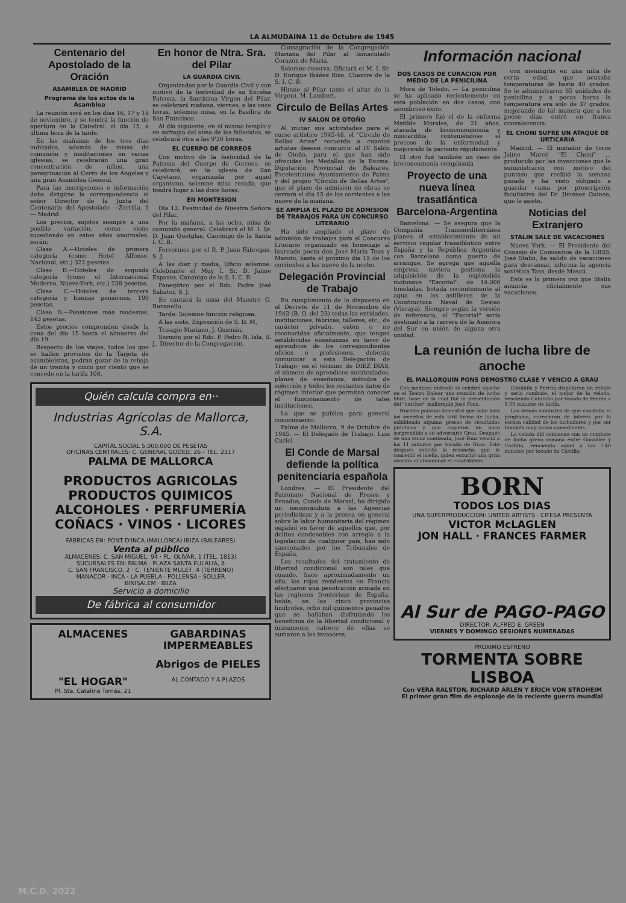LA ALMUDAINA 11 de Octubre de 1945
Centenario del Apostolado de la Oración
ASAMBLEA DE MADRID
Programa de los actos de la Asamblea
La reunión será en los días 16, 17 y 18 de noviembre, y se tendrá la función de apertura en la Catedral, el día 15, a última hora de la tarde.
En las mañanas de los tres días indicados, además de misas de comunión y meditaciones en varias iglesias, se celebrarán una gran concentración de niños, una peregrinación al Cerro de los Angeles y una gran Asamblea General.
Para las inscripciones e información debe dirigirse la correspondencia al señor Director de la Junta del Centenario del Apostolado —Zorrilla, 1— Madrid.
Los precios, sujetos siempre a una posible variación, como viene sucediendo en estos años anormales, serán:
Clase A.—Hoteles de primera categoría (como Hotel Alfonso, Nacional, etc.) 322 pesetas.
Clase B.—Hoteles de segunda categoría (como el Internacional Moderno, Nueva-York, etc.) 238 pesetas.
Clase C.—Hoteles de tercera categoría y buenas pensiones, 190 pesetas.
Clase D.—Pensiones más modestas, 143 pesetas.
Estos precios comprenden desde la cena del día 15 hasta el almuerzo del día 19.
Respecto de los viajes, todos los que se hallen provistos de la Tarjeta de asambleístas, podrán gozar de la rebaja de un treinta y cinco por ciento que se concede en la tarifa 108.
En honor de Ntra. Sra. del Pilar
LA GUARDIA CIVIL
Organizadas por la Guardia Civil y con motivo de la festividad de su Excelsa Patrona, la Santísima Virgen del Pilar, se celebrará mañana, viernes, a las once horas, solemne misa, en la Basílica de San Francisco.
Al día siguiente, en el mismo templo y en sufragio del alma de los fallecidos, se celebrará otra a las 9'30 horas.
EL CUERPO DE CORREOS
Con motivo de la festividad de la Patrona del Cuerpo de Correos, se celebrará, en la iglesia de San Cayetano, organizada por aquel organismo, solemne misa rezada, que tendrá lugar a las doce horas.
EN MONTESION
Día 12. Festividad de Nuestra Señora del Pilar.
Por la mañana, a las ocho, misa de comunión general. Celebrará el M. I. Sr. D. Juan Quetglas, Canónigo de la Santa I. C. B.
Fervorines por el R. P. Juan Fábregas, S. J.
A las diez y media, Oficio solemne. Celebrante el Muy I. Sr. D. Jaime Espases, Canónigo de la S. I. C. B.
Panegírico por el Rdo. Padre José Sabater, S. J.
Se cantará la misa del Maestro O. Ravanello.
Tarde: Solemne función religiosa.
A las siete, Exposición de S. D. M.
Trisagio Mariano, J. Guzmán.
Sermón por el Rdo. P. Pedro N. Isla, S. J., Director de la Congregación.
Quién calcula compra en··
Industrias Agrícolas de Mallorca, S.A.
CAPITAL SOCIAL 5.000.000 DE PESETAS
OFICINAS CENTRALES: C. GENERAL GODED, 26 - TEL. 2317
PALMA DE MALLORCA
PRODUCTOS AGRICOLAS
PRODUCTOS QUIMICOS
ALCOHOLES · PERFUMERÍA
COÑACS · VINOS · LICORES
FÁBRICAS EN: PONT D'INCA (MALLORCA) IBIZA (BALEARES)
Venta al público
ALMACENES: C. SAN MIGUEL, 94 · PL. OLIVAR, 1 (TEL. 1813)
SUCURSALES EN: PALMA · PLAZA SANTA EULALIA, 8
C. SAN FRANCISCO, 2 · C. TENIENTE MULET, 4 (TERRENO)
MANACOR · INCA · LA PUEBLA · POLLENSA · SOLLER
BINISALEM · IBIZA
Servicio a domicilio
De fábrica al consumidor
ALMACENES
"EL HOGAR"
Pl. Sta. Catalina Tomás, 21
GABARDINAS
IMPERMEABLES
Abrigos de PIELES
AL CONTADO Y A PLAZOS
Consagración de la Congregación Mariana del Pilar al Inmaculado Corazón de María.
Solemne reserva. Oficiará el M. I. Sr. D. Enrique Ibáñez Rizo, Chantre de la S. I. C. B.
Himno al Pilar (ante el altar de la Virgen). M. Lambert.
Circulo de Bellas Artes
IV SALON DE OTOÑO
Al iniciar sus actividades para el curso artístico 1945-46, el "Círculo de Bellas Artes" recuerda a cuantos artistas deseen concurrir al IV Salón de Otoño, para el que han sido ofrecidas las Medallas de la Excma. Diputación Provincial de Baleares, Excelentísimo Ayuntamiento de Palma y del propio "Círculo de Bellas Artes", que el plazo de admisión de obras se cerrará el día 15 de los corrientes a las nueve de la mañana.
SE AMPLIA EL PLAZO DE ADMISION DE TRABAJOS PARA UN CONCURSO LITERARIO
Ha sido ampliado el plazo de admisión de trabajos para el Concurso Literario organizado en homenaje al laureado poeta don José María Tous y Maroto, hasta el próximo día 15 de los corrientes a las nueve de la noche.
Delegación Provincial de Trabajo
En cumplimiento de lo dispuesto en el Decreto de 11 de Noviembre de 1943 (B. O. del 23) todas las entidades, instituciones, fábricas, talleres, etc., de carácter privado, estén o no reconocidas oficialmente, que tengan establecidas enseñanzas en favor de aprendices de los correspondientes oficios o profesiones, deberán comunicar a esta Delegación de Trabajo, en el término de DIEZ DIAS, el número de aprendices matriculados, planes de enseñanza, métodos de selección y todos los restantes datos de régimen interior que permitan conocer el funcionamiento de tales instituciones.
Lo que se publica para general conocimiento.
Palma de Mallorca, 9 de Octubre de 1945. — El Delegado de Trabajo, Luis Curiel.
El Conde de Marsal defiende la política penitenciaria española
Londres. — El Presidente del Patronato Nacional de Presos y Penados, Conde de Marsal, ha dirigido un memorándum a las Agencias periodísticas y a la prensa en general sobre la labor humanitaria del régimen español en favor de aquellos que, por delitos condenables con arreglo a la legislación de cualquier país, han sido sancionados por los Tribunales de España.
Los resultados del tratamiento de libertad condicional son tales que cuando, hace aproximadamente un año, los rojos residentes en Francia efectuaron una penetración armada en las regiones fronterizas de España, había, en las cinco provincias limítrofes, ocho mil quinientos penados que se hallaban disfrutando los beneficios de la libertad condicional y únicamente catorce de ellas se sumaron a los invasores.
Información nacional
DOS CASOS DE CURACION POR MEDIO DE LA PENICILINA
Mora de Toledo. — La penicilina se ha aplicado recientemente en esta población en dos casos, con asombroso éxito.
El primero fué el de la enferma Matilde Morales, de 21 años, atacada de bronconeumonía y miocarditis, conteniéndose el proceso de la enfermedad y mejorando la paciente rápidamente.
El otro fué también un caso de broconeumonía complicada
Proyecto de una nueva línea trasatlántica Barcelona-Argentina
Barcelona. — Se asegura que la Compañía Transmediterránea planea el establecimiento de un servicio regular trasatlántico entre España y la República Argentina con Barcelona como puerto de arranque. Se agrega que aquella empresa naviera gestiona la adquisición de la espléndida motonave "Escorial", de 14.000 toneladas, botada recientemente al agua en los astilleros de la Constructora Naval de Sestao (Vizcaya). Siempre según la versión de referencia, el "Escorial" sería destinado a la carrera de la América del Sur en unión de alguna otra unidad.
con meningitis en una niña de corta edad, que acusaba temperaturas de hasta 40 grados. Se le administraron 65 unidades de penicilina y a pocas horas la temperatura era solo de 37 grados, mejorando de tal manera que a los pocos días entró en franca convalecencia.
EL CHONI SUFRE UN ATAQUE DE URTICARIA
Madrid. — El matador de toros Jaime Marcó "El Choni" ... producido por las inyecciones que le suministraron con motivo del puntazo que recibió la semana pasada y ha visto obligado a guardar cama por prescripción facultativa del Dr. Jiménez Guinea, que le asiste.
Noticias del Extranjero
STALIN SALE DE VACACIONES
Nueva York. — El Presidente del Consejo de Comisarios de la URSS, José Stalin, ha salido de vacaciones para descansar, informa la agencia soviética Tass, desde Moscú.
Esta es la primera vez que Stalin anuncia oficialmente sus vacaciones.
La reunión de lucha libre de anoche
EL MALLORQUIN PONS DEMOSTRO CLASE Y VENCIO A GRAU
Con mediana entrada se celebró anoche en el Teatro Balear una reunión de lucha libre, base de la cual fué la presentación del "catcher" mallorquín José Pons.
Nuestro paisano demostró que sabe bien los secretos de esta viril forma de lucha, exhibiendo algunas presas de resultados prácticos y que cogieron un poco sorprendido a su adversario Grau. Después de una tenaz contienda, José Pons venció a los 11 minutos por tocado de Grau. Este después solicitó la revancha que le concedió el isleño, quien escuchó una gran ovación al abandonar el cuadrilátero.
Cataluña y Ferrán disputaron un reñido y serio combate, el mejor de la velada, venciendo Cataluña por tocado de Ferrán a 9,50 minutos de lucha.
Los demás combates de que constaba el programa, carecieron de interés por la escasa calidad de los luchadores y por ser también muy malos comediantes.
La velada dió comienzo con un combate de lucha greco romana entre González y Castillo, venciendo aquel a los 7'40 minutos por tocado de Castillo.
BORN
TODOS LOS DIAS
UNA SUPERPRODUCCION: UNITED ARTISTS · CIFESA PRESENTA
VICTOR McLAGLEN
JON HALL · FRANCES FARMER
Al Sur de PAGO-PAGO
DIRECTOR: ALFRED E. GREEN
VIERNES Y DOMINGO SESIONES NUMERADAS
PROXIMO ESTRENO
TORMENTA SOBRE LISBOA
Con VERA RALSTON, RICHARD ARLEN Y ERICH VON STROHEIM
El primer gran film de espionaje de la reciente guerra mundial
M.C.D. 2022